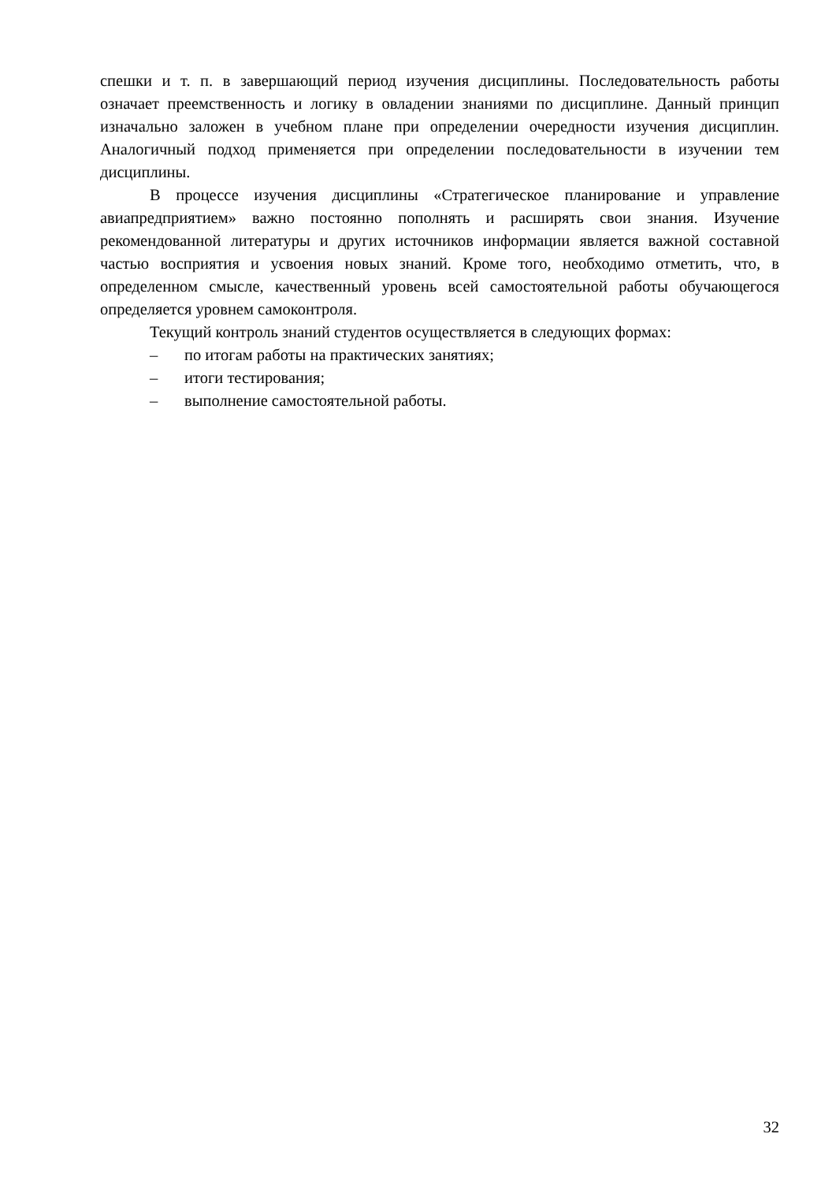спешки и т. п. в завершающий период изучения дисциплины. Последовательность работы означает преемственность и логику в овладении знаниями по дисциплине. Данный принцип изначально заложен в учебном плане при определении очередности изучения дисциплин. Аналогичный подход применяется при определении последовательности в изучении тем дисциплины.
В процессе изучения дисциплины «Стратегическое планирование и управление авиапредприятием» важно постоянно пополнять и расширять свои знания. Изучение рекомендованной литературы и других источников информации является важной составной частью восприятия и усвоения новых знаний. Кроме того, необходимо отметить, что, в определенном смысле, качественный уровень всей самостоятельной работы обучающегося определяется уровнем самоконтроля.
Текущий контроль знаний студентов осуществляется в следующих формах:
– по итогам работы на практических занятиях;
– итоги тестирования;
– выполнение самостоятельной работы.
32